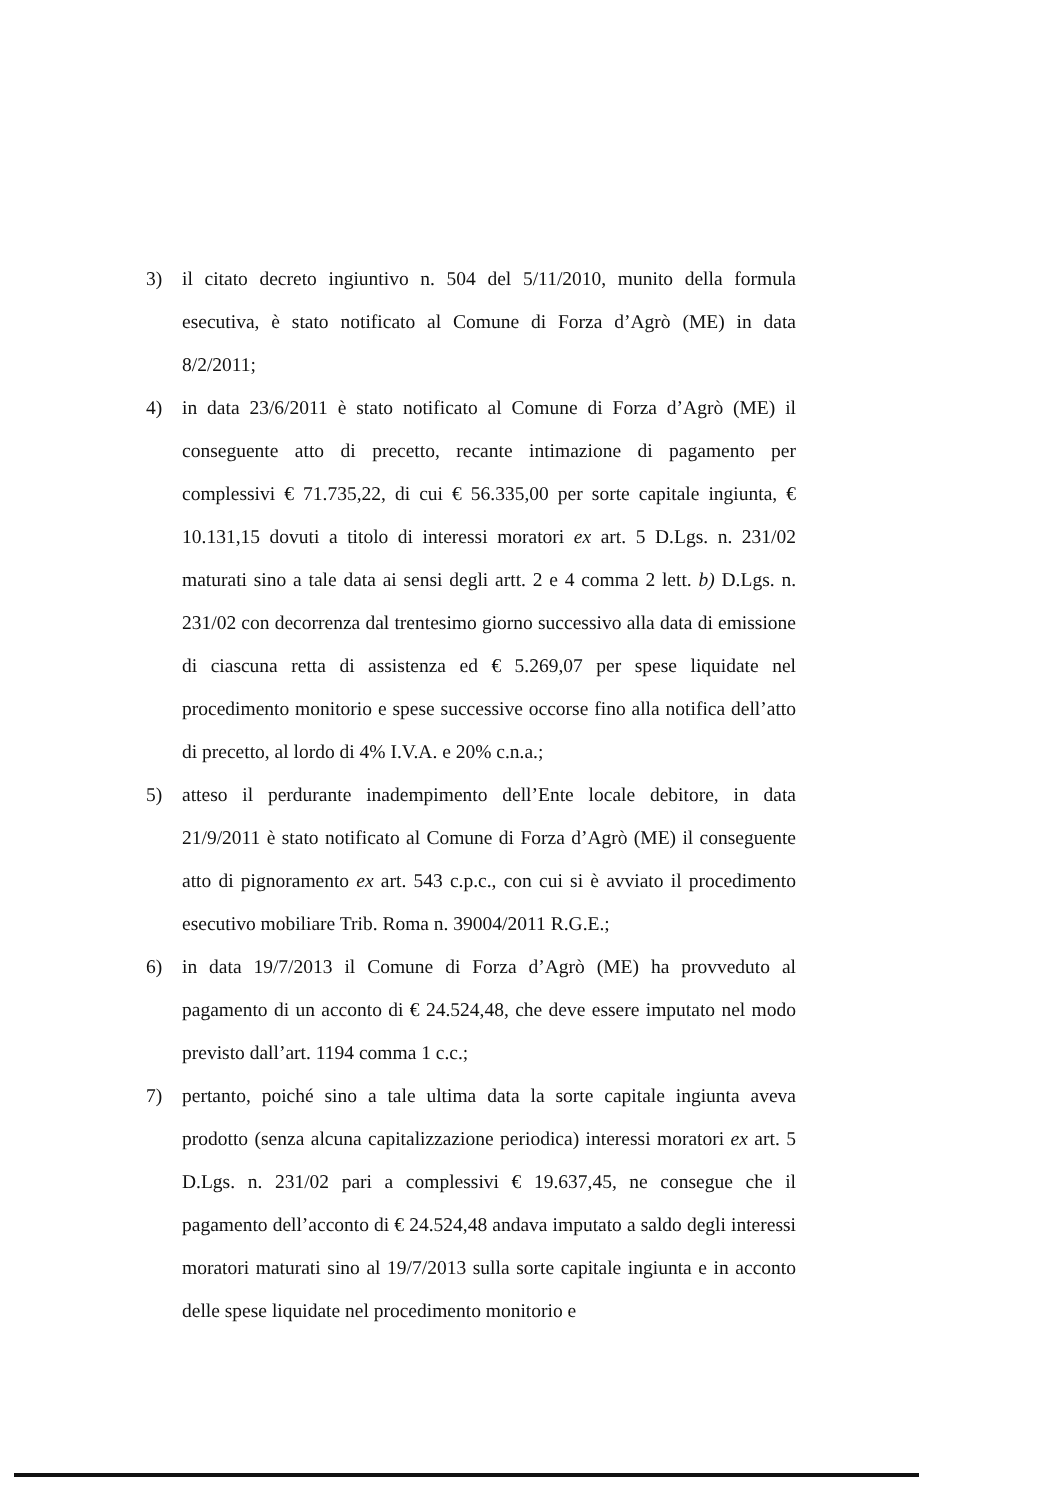3) il citato decreto ingiuntivo n. 504 del 5/11/2010, munito della formula esecutiva, è stato notificato al Comune di Forza d’Agrò (ME) in data 8/2/2011;
4) in data 23/6/2011 è stato notificato al Comune di Forza d’Agrò (ME) il conseguente atto di precetto, recante intimazione di pagamento per complessivi € 71.735,22, di cui € 56.335,00 per sorte capitale ingiunta, € 10.131,15 dovuti a titolo di interessi moratori ex art. 5 D.Lgs. n. 231/02 maturati sino a tale data ai sensi degli artt. 2 e 4 comma 2 lett. b) D.Lgs. n. 231/02 con decorrenza dal trentesimo giorno successivo alla data di emissione di ciascuna retta di assistenza ed € 5.269,07 per spese liquidate nel procedimento monitorio e spese successive occorse fino alla notifica dell’atto di precetto, al lordo di 4% I.V.A. e 20% c.n.a.;
5) atteso il perdurante inadempimento dell’Ente locale debitore, in data 21/9/2011 è stato notificato al Comune di Forza d’Agrò (ME) il conseguente atto di pignoramento ex art. 543 c.p.c., con cui si è avviato il procedimento esecutivo mobiliare Trib. Roma n. 39004/2011 R.G.E.;
6) in data 19/7/2013 il Comune di Forza d’Agrò (ME) ha provveduto al pagamento di un acconto di € 24.524,48, che deve essere imputato nel modo previsto dall’art. 1194 comma 1 c.c.;
7) pertanto, poiché sino a tale ultima data la sorte capitale ingiunta aveva prodotto (senza alcuna capitalizzazione periodica) interessi moratori ex art. 5 D.Lgs. n. 231/02 pari a complessivi € 19.637,45, ne consegue che il pagamento dell’acconto di € 24.524,48 andava imputato a saldo degli interessi moratori maturati sino al 19/7/2013 sulla sorte capitale ingiunta e in acconto delle spese liquidate nel procedimento monitorio e